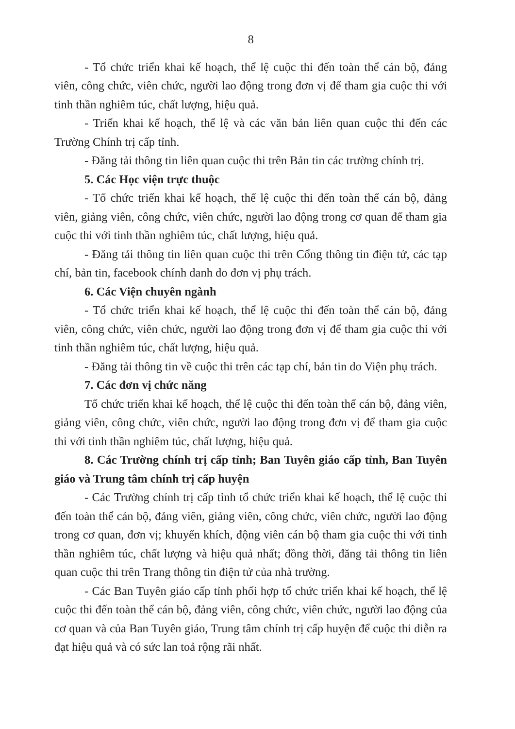8
- Tổ chức triển khai kế hoạch, thể lệ cuộc thi đến toàn thể cán bộ, đảng viên, công chức, viên chức, người lao động trong đơn vị để tham gia cuộc thi với tinh thần nghiêm túc, chất lượng, hiệu quả.
- Triển khai kế hoạch, thể lệ và các văn bản liên quan cuộc thi đến các Trường Chính trị cấp tỉnh.
- Đăng tải thông tin liên quan cuộc thi trên Bản tin các trường chính trị.
5. Các Học viện trực thuộc
- Tổ chức triển khai kế hoạch, thể lệ cuộc thi đến toàn thể cán bộ, đảng viên, giảng viên, công chức, viên chức, người lao động trong cơ quan để tham gia cuộc thi với tinh thần nghiêm túc, chất lượng, hiệu quả.
- Đăng tải thông tin liên quan cuộc thi trên Cổng thông tin điện tử, các tạp chí, bản tin, facebook chính danh do đơn vị phụ trách.
6. Các Viện chuyên ngành
- Tổ chức triển khai kế hoạch, thể lệ cuộc thi đến toàn thể cán bộ, đảng viên, công chức, viên chức, người lao động trong đơn vị để tham gia cuộc thi với tinh thần nghiêm túc, chất lượng, hiệu quả.
- Đăng tải thông tin về cuộc thi trên các tạp chí, bản tin do Viện phụ trách.
7. Các đơn vị chức năng
Tổ chức triển khai kế hoạch, thể lệ cuộc thi đến toàn thể cán bộ, đảng viên, giảng viên, công chức, viên chức, người lao động trong đơn vị để tham gia cuộc thi với tinh thần nghiêm túc, chất lượng, hiệu quả.
8. Các Trường chính trị cấp tỉnh; Ban Tuyên giáo cấp tỉnh, Ban Tuyên giáo và Trung tâm chính trị cấp huyện
- Các Trường chính trị cấp tỉnh tổ chức triển khai kế hoạch, thể lệ cuộc thi đến toàn thể cán bộ, đảng viên, giảng viên, công chức, viên chức, người lao động trong cơ quan, đơn vị; khuyến khích, động viên cán bộ tham gia cuộc thi với tinh thần nghiêm túc, chất lượng và hiệu quả nhất; đồng thời, đăng tải thông tin liên quan cuộc thi trên Trang thông tin điện tử của nhà trường.
- Các Ban Tuyên giáo cấp tỉnh phối hợp tổ chức triển khai kế hoạch, thể lệ cuộc thi đến toàn thể cán bộ, đảng viên, công chức, viên chức, người lao động của cơ quan và của Ban Tuyên giáo, Trung tâm chính trị cấp huyện để cuộc thi diễn ra đạt hiệu quả và có sức lan toả rộng rãi nhất.